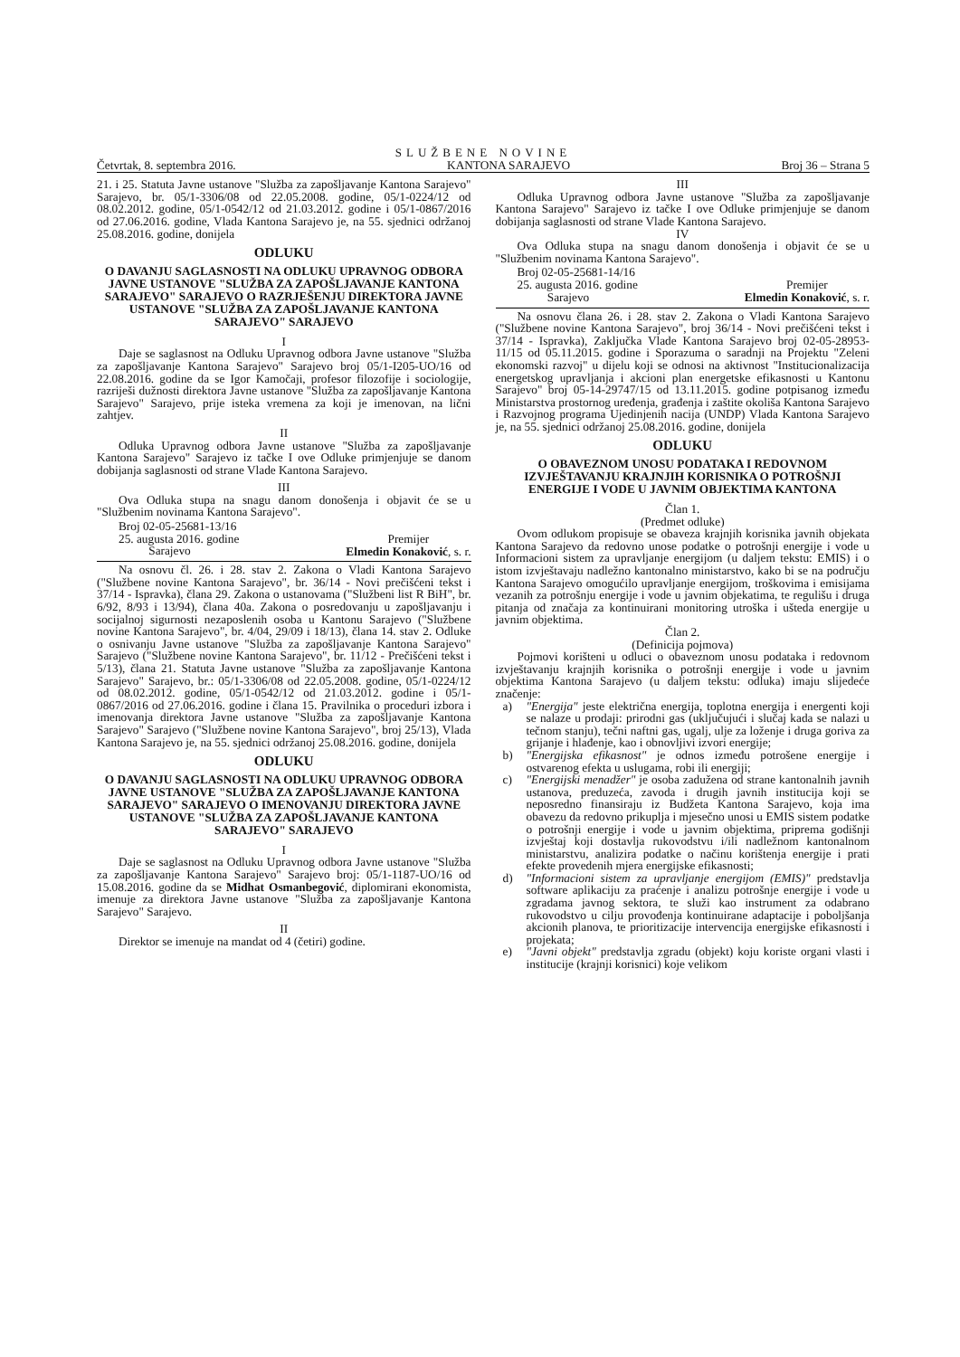SLUŽBENE NOVINE
Četvrtak, 8. septembra 2016. KANTONA SARAJEVO Broj 36 – Strana 5
21. i 25. Statuta Javne ustanove "Služba za zapošljavanje Kantona Sarajevo" Sarajevo, br. 05/1-3306/08 od 22.05.2008. godine, 05/1-0224/12 od 08.02.2012. godine, 05/1-0542/12 od 21.03.2012. godine i 05/1-0867/2016 od 27.06.2016. godine, Vlada Kantona Sarajevo je, na 55. sjednici održanoj 25.08.2016. godine, donijela
ODLUKU
O DAVANJU SAGLASNOSTI NA ODLUKU UPRAVNOG ODBORA JAVNE USTANOVE "SLUŽBA ZA ZAPOŠLJAVANJE KANTONA SARAJEVO" SARAJEVO O RAZRJEŠENJU DIREKTORA JAVNE USTANOVE "SLUŽBA ZA ZAPOŠLJAVANJE KANTONA SARAJEVO" SARAJEVO
I
Daje se saglasnost na Odluku Upravnog odbora Javne ustanove "Služba za zapošljavanje Kantona Sarajevo" Sarajevo broj 05/1-I205-UO/16 od 22.08.2016. godine da se Igor Kamočaji, profesor filozofije i sociologije, razriješi dužnosti direktora Javne ustanove "Služba za zapošljavanje Kantona Sarajevo" Sarajevo, prije isteka vremena za koji je imenovan, na lični zahtjev.
II
Odluka Upravnog odbora Javne ustanove "Služba za zapošljavanje Kantona Sarajevo" Sarajevo iz tačke I ove Odluke primjenjuje se danom dobijanja saglasnosti od strane Vlade Kantona Sarajevo.
III
Ova Odluka stupa na snagu danom donošenja i objavit će se u "Službenim novinama Kantona Sarajevo".
Broj 02-05-25681-13/16
25. augusta 2016. godine
Sarajevo
Premijer
Elmedin Konaković, s. r.
Na osnovu čl. 26. i 28. stav 2. Zakona o Vladi Kantona Sarajevo ("Službene novine Kantona Sarajevo", br. 36/14 - Novi prečišćeni tekst i 37/14 - Ispravka), člana 29. Zakona o ustanovama ("Službeni list R BiH", br. 6/92, 8/93 i 13/94), člana 40a. Zakona o posredovanju u zapošljavanju i socijalnoj sigurnosti nezaposlenih osoba u Kantonu Sarajevo ("Službene novine Kantona Sarajevo", br. 4/04, 29/09 i 18/13), člana 14. stav 2. Odluke o osnivanju Javne ustanove "Služba za zapošljavanje Kantona Sarajevo" Sarajevo ("Službene novine Kantona Sarajevo", br. 11/12 - Prečišćeni tekst i 5/13), člana 21. Statuta Javne ustanove "Služba za zapošljavanje Kantona Sarajevo" Sarajevo, br.: 05/1-3306/08 od 22.05.2008. godine, 05/1-0224/12 od 08.02.2012. godine, 05/1-0542/12 od 21.03.2012. godine i 05/1-0867/2016 od 27.06.2016. godine i člana 15. Pravilnika o proceduri izbora i imenovanja direktora Javne ustanove "Služba za zapošljavanje Kantona Sarajevo" Sarajevo ("Službene novine Kantona Sarajevo", broj 25/13), Vlada Kantona Sarajevo je, na 55. sjednici održanoj 25.08.2016. godine, donijela
ODLUKU
O DAVANJU SAGLASNOSTI NA ODLUKU UPRAVNOG ODBORA JAVNE USTANOVE "SLUŽBA ZA ZAPOŠLJAVANJE KANTONA SARAJEVO" SARAJEVO O IMENOVANJU DIREKTORA JAVNE USTANOVE "SLUŽBA ZA ZAPOŠLJAVANJE KANTONA SARAJEVO" SARAJEVO
I
Daje se saglasnost na Odluku Upravnog odbora Javne ustanove "Služba za zapošljavanje Kantona Sarajevo" Sarajevo broj: 05/1-1187-UO/16 od 15.08.2016. godine da se Midhat Osmanbegović, diplomirani ekonomista, imenuje za direktora Javne ustanove "Služba za zapošljavanje Kantona Sarajevo" Sarajevo.
II
Direktor se imenuje na mandat od 4 (četiri) godine.
III
Odluka Upravnog odbora Javne ustanove "Služba za zapošljavanje Kantona Sarajevo" Sarajevo iz tačke I ove Odluke primjenjuje se danom dobijanja saglasnosti od strane Vlade Kantona Sarajevo.
IV
Ova Odluka stupa na snagu danom donošenja i objavit će se u "Službenim novinama Kantona Sarajevo".
Broj 02-05-25681-14/16
25. augusta 2016. godine
Sarajevo
Premijer
Elmedin Konaković, s. r.
Na osnovu člana 26. i 28. stav 2. Zakona o Vladi Kantona Sarajevo ("Službene novine Kantona Sarajevo", broj 36/14 - Novi prečišćeni tekst i 37/14 - Ispravka), Zaključka Vlade Kantona Sarajevo broj 02-05-28953-11/15 od 05.11.2015. godine i Sporazuma o saradnji na Projektu "Zeleni ekonomski razvoj" u dijelu koji se odnosi na aktivnost "Institucionalizacija energetskog upravljanja i akcioni plan energetske efikasnosti u Kantonu Sarajevo" broj 05-14-29747/15 od 13.11.2015. godine potpisanog između Ministarstva prostornog uređenja, građenja i zaštite okoliša Kantona Sarajevo i Razvojnog programa Ujedinjenih nacija (UNDP) Vlada Kantona Sarajevo je, na 55. sjednici održanoj 25.08.2016. godine, donijela
ODLUKU
O OBAVEZNOM UNOSU PODATAKA I REDOVNOM IZVJEŠTAVANJU KRAJNJIH KORISNIKA O POTROŠNJI ENERGIJE I VODE U JAVNIM OBJEKTIMA KANTONA
Član 1.
(Predmet odluke)
Ovom odlukom propisuje se obaveza krajnjih korisnika javnih objekata Kantona Sarajevo da redovno unose podatke o potrošnji energije i vode u Informacioni sistem za upravljanje energijom (u daljem tekstu: EMIS) i o istom izvještavaju nadležno kantonalno ministarstvo, kako bi se na području Kantona Sarajevo omogućilo upravljanje energijom, troškovima i emisijama vezanih za potrošnju energije i vode u javnim objekatima, te regulišu i druga pitanja od značaja za kontinuirani monitoring utroška i ušteda energije u javnim objektima.
Član 2.
(Definicija pojmova)
Pojmovi korišteni u odluci o obaveznom unosu podataka i redovnom izvještavanju krajnjih korisnika o potrošnji energije i vode u javnim objektima Kantona Sarajevo (u daljem tekstu: odluka) imaju slijedeće značenje:
a) "Energija" jeste električna energija, toplotna energija i energenti koji se nalaze u prodaji: prirodni gas (uključujući i slučaj kada se nalazi u tečnom stanju), tečni naftni gas, ugalj, ulje za loženje i druga goriva za grijanje i hlađenje, kao i obnovljivi izvori energije;
b) "Energijska efikasnost" je odnos između potrošene energije i ostvarenog efekta u uslugama, robi ili energiji;
c) "Energijski menadžer" je osoba zadužena od strane kantonalnih javnih ustanova, preduzeća, zavoda i drugih javnih institucija koji se neposredno finansiraju iz Budžeta Kantona Sarajevo, koja ima obavezu da redovno prikuplja i mjesečno unosi u EMIS sistem podatke o potrošnji energije i vode u javnim objektima, priprema godišnji izvještaj koji dostavlja rukovodstvu i/ili nadležnom kantonalnom ministarstvu, analizira podatke o načinu korištenja energije i prati efekte provedenih mjera energijske efikasnosti;
d) "Informacioni sistem za upravljanje energijom (EMIS)" predstavlja software aplikaciju za praćenje i analizu potrošnje energije i vode u zgradama javnog sektora, te služi kao instrument za odabrano rukovodstvo u cilju provođenja kontinuirane adaptacije i poboljšanja akcionih planova, te prioritizacije intervencija energijske efikasnosti i projekata;
e) "Javni objekt" predstavlja zgradu (objekt) koju koriste organi vlasti i institucije (krajnji korisnici) koje velikom